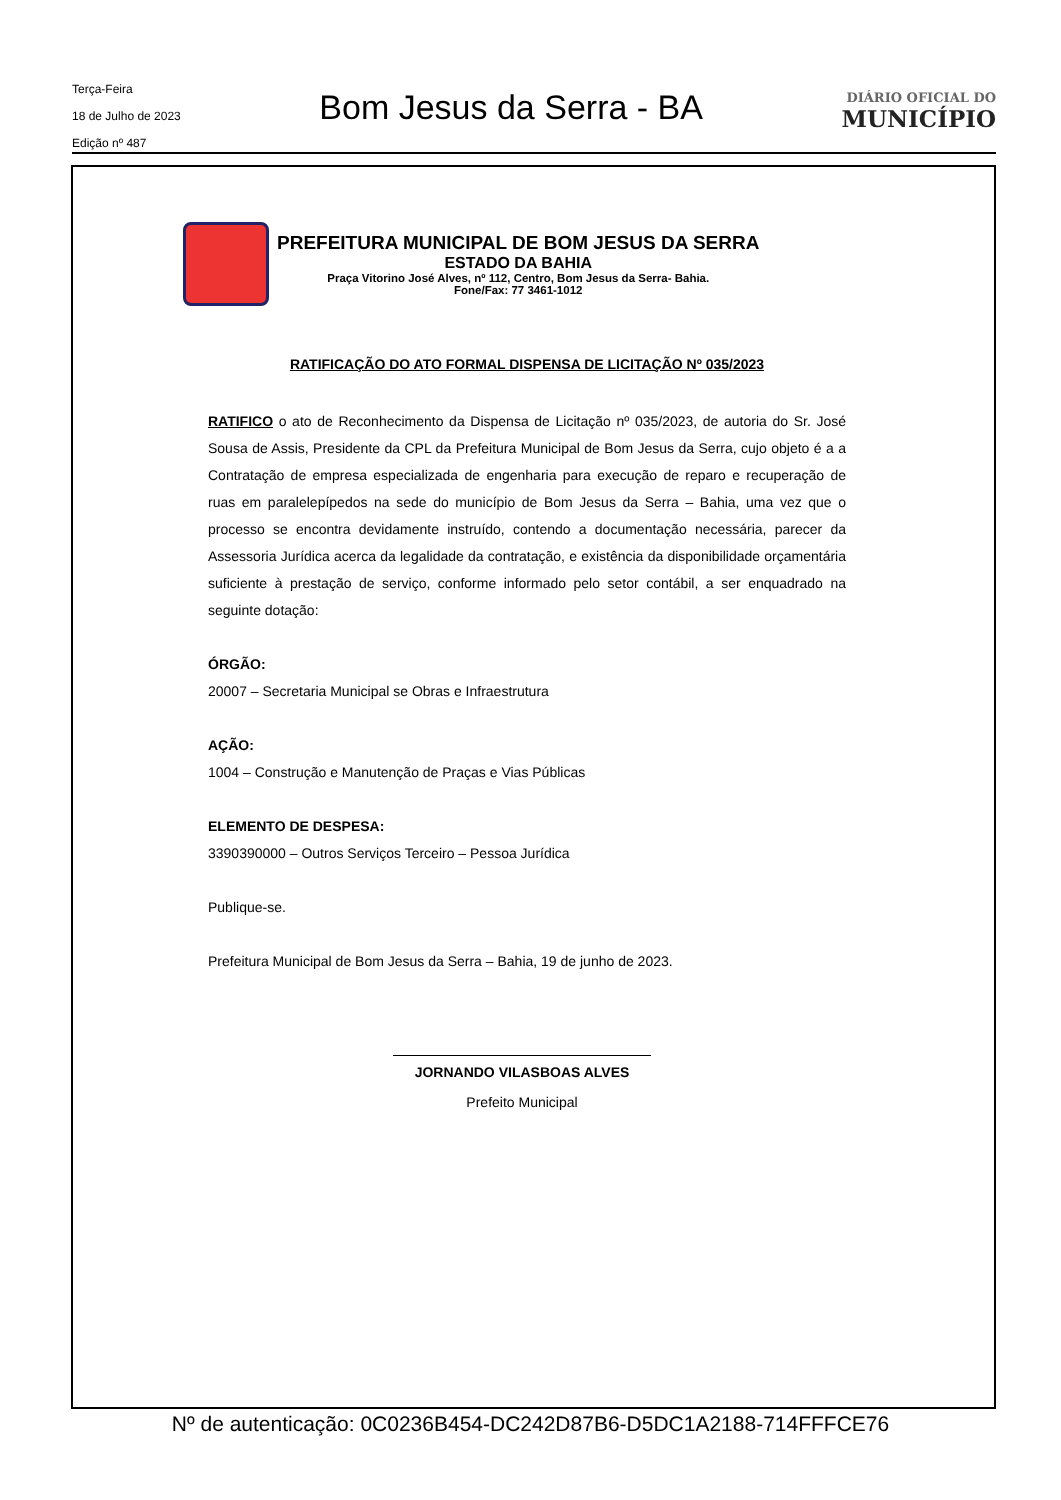Terça-Feira
18 de Julho de 2023
Edição nº 487
Bom Jesus da Serra - BA
DIÁRIO OFICIAL DO
MUNICÍPIO
PREFEITURA MUNICIPAL DE BOM JESUS DA SERRA
ESTADO DA BAHIA
Praça Vitorino José Alves, nº 112, Centro, Bom Jesus da Serra- Bahia.
Fone/Fax: 77 3461-1012
RATIFICAÇÃO DO ATO FORMAL DISPENSA DE LICITAÇÃO Nº 035/2023
RATIFICO o ato de Reconhecimento da Dispensa de Licitação nº 035/2023, de autoria do Sr. José Sousa de Assis, Presidente da CPL da Prefeitura Municipal de Bom Jesus da Serra, cujo objeto é a a Contratação de empresa especializada de engenharia para execução de reparo e recuperação de ruas em paralelepípedos na sede do município de Bom Jesus da Serra – Bahia, uma vez que o processo se encontra devidamente instruído, contendo a documentação necessária, parecer da Assessoria Jurídica acerca da legalidade da contratação, e existência da disponibilidade orçamentária suficiente à prestação de serviço, conforme informado pelo setor contábil, a ser enquadrado na seguinte dotação:
ÓRGÃO:
20007 – Secretaria Municipal se Obras e Infraestrutura
AÇÃO:
1004 – Construção e Manutenção de Praças e Vias Públicas
ELEMENTO DE DESPESA:
3390390000 – Outros Serviços Terceiro – Pessoa Jurídica
Publique-se.
Prefeitura Municipal de Bom Jesus da Serra – Bahia, 19 de junho de 2023.
JORNANDO VILASBOAS ALVES
Prefeito Municipal
Nº de autenticação: 0C0236B454-DC242D87B6-D5DC1A2188-714FFFCE76